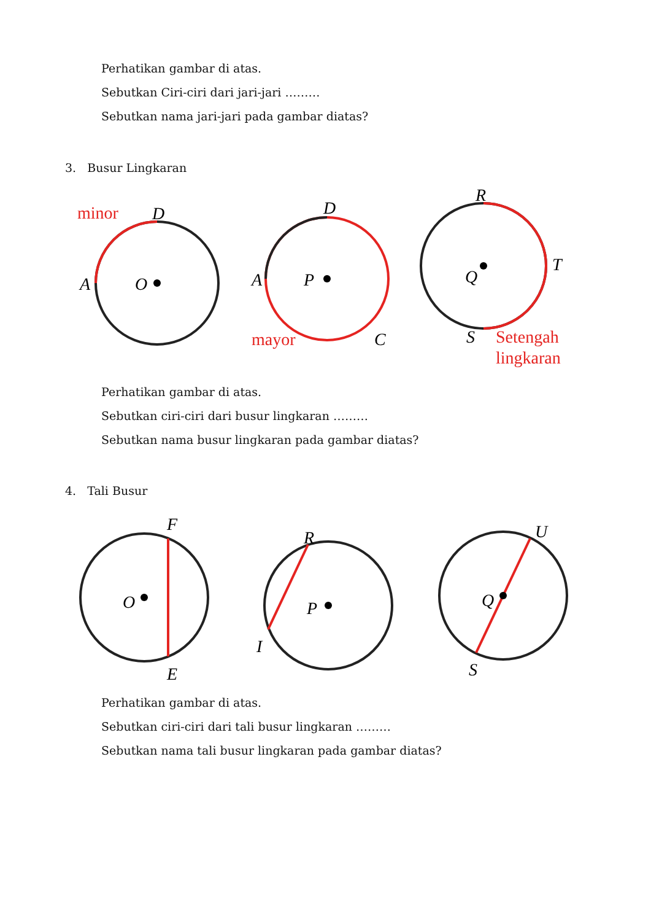Perhatikan gambar di atas.
Sebutkan Ciri-ciri dari jari-jari ………
Sebutkan nama jari-jari pada gambar diatas?
3. Busur Lingkaran
O
A
D
minor
P
A
D
C
mayor
Q
R
T
S
Setengah
lingkaran
Perhatikan gambar di atas.
Sebutkan ciri-ciri dari busur lingkaran ………
Sebutkan nama busur lingkaran pada gambar diatas?
4. Tali Busur
O
F
E
P
R
I
Q
U
S
Perhatikan gambar di atas.
Sebutkan ciri-ciri dari tali busur lingkaran ………
Sebutkan nama tali busur lingkaran pada gambar diatas?